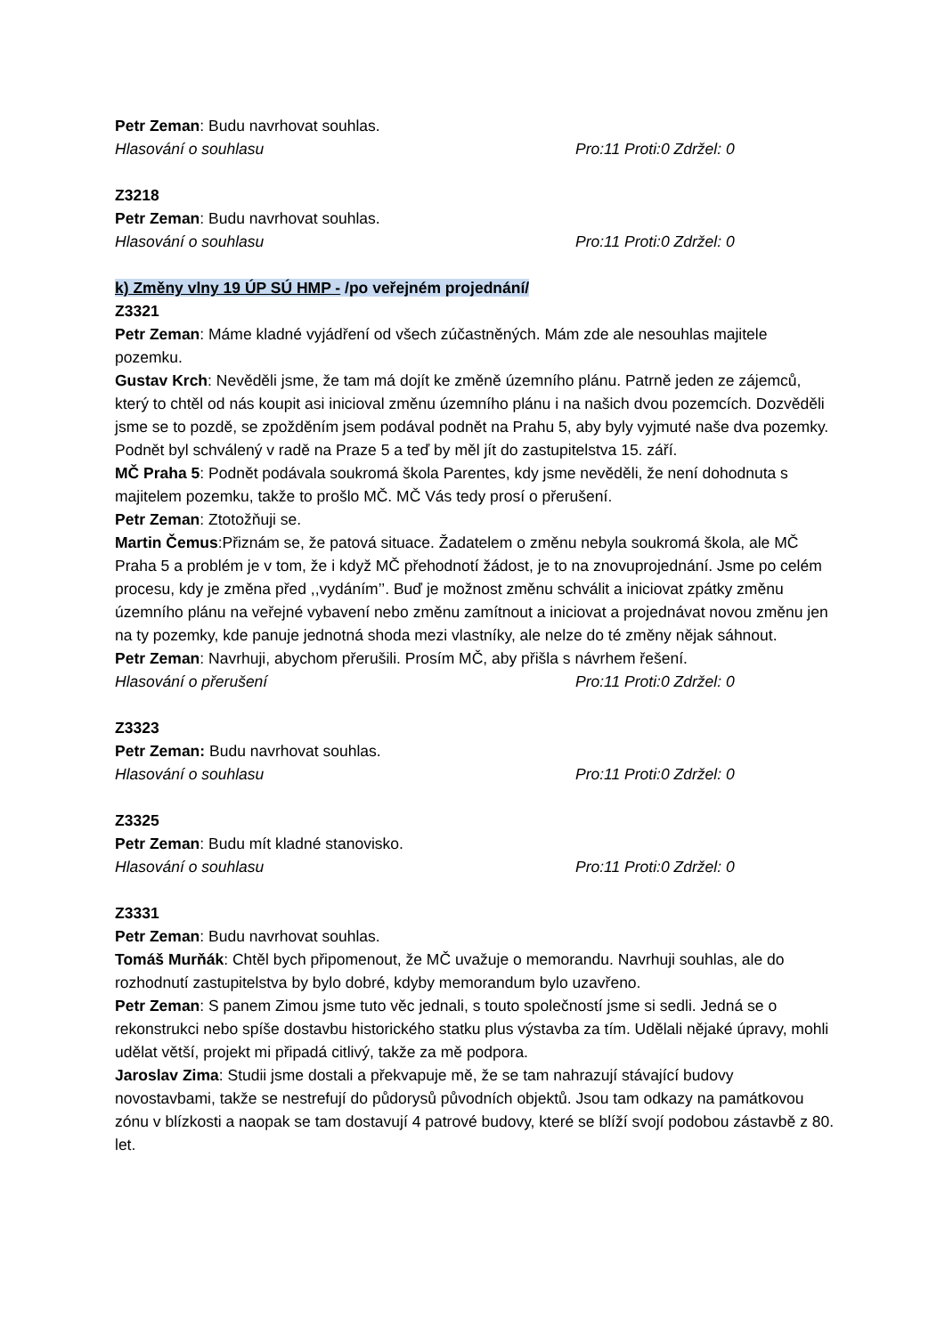Petr Zeman: Budu navrhovat souhlas.
Hlasování o souhlasu Pro:11 Proti:0 Zdržel: 0
Z3218
Petr Zeman: Budu navrhovat souhlas.
Hlasování o souhlasu Pro:11 Proti:0 Zdržel: 0
k) Změny vlny 19 ÚP SÚ HMP - /po veřejném projednání/
Z3321
Petr Zeman: Máme kladné vyjádření od všech zúčastněných. Mám zde ale nesouhlas majitele pozemku.
Gustav Krch: Nevěděli jsme, že tam má dojít ke změně územního plánu. Patrně jeden ze zájemců, který to chtěl od nás koupit asi inicioval změnu územního plánu i na našich dvou pozemcích. Dozvěděli jsme se to pozdě, se zpožděním jsem podával podnět na Prahu 5, aby byly vyjmuté naše dva pozemky. Podnět byl schválený v radě na Praze 5 a teď by měl jít do zastupitelstva 15. září.
MČ Praha 5: Podnět podávala soukromá škola Parentes, kdy jsme nevěděli, že není dohodnuta s majitelem pozemku, takže to prošlo MČ. MČ Vás tedy prosí o přerušení.
Petr Zeman: Ztotožňuji se.
Martin Čemus:Přiznám se, že patová situace. Žadatelem o změnu nebyla soukromá škola, ale MČ Praha 5 a problém je v tom, že i když MČ přehodnotí žádost, je to na znovuprojednání. Jsme po celém procesu, kdy je změna před ,,vydáním’’. Buď je možnost změnu schválit a iniciovat zpátky změnu územního plánu na veřejné vybavení nebo změnu zamítnout a iniciovat a projednávat novou změnu jen na ty pozemky, kde panuje jednotná shoda mezi vlastníky, ale nelze do té změny nějak sáhnout.
Petr Zeman: Navrhuji, abychom přerušili. Prosím MČ, aby přišla s návrhem řešení.
Hlasování o přerušení Pro:11 Proti:0 Zdržel: 0
Z3323
Petr Zeman: Budu navrhovat souhlas.
Hlasování o souhlasu Pro:11 Proti:0 Zdržel: 0
Z3325
Petr Zeman: Budu mít kladné stanovisko.
Hlasování o souhlasu Pro:11 Proti:0 Zdržel: 0
Z3331
Petr Zeman: Budu navrhovat souhlas.
Tomáš Murňák: Chtěl bych připomenout, že MČ uvažuje o memorandu. Navrhuji souhlas, ale do rozhodnutí zastupitelstva by bylo dobré, kdyby memorandum bylo uzavřeno.
Petr Zeman: S panem Zimou jsme tuto věc jednali, s touto společností jsme si sedli. Jedná se o rekonstrukci nebo spíše dostavbu historického statku plus výstavba za tím. Udělali nějaké úpravy, mohli udělat větší, projekt mi připadá citlivý, takže za mě podpora.
Jaroslav Zima: Studii jsme dostali a překvapuje mě, že se tam nahrazují stávající budovy novostavbami, takže se nestrefují do půdorysů původních objektů. Jsou tam odkazy na památkovou zónu v blízkosti a naopak se tam dostavují 4 patrové budovy, které se blíží svojí podobou zástavbě z 80. let.